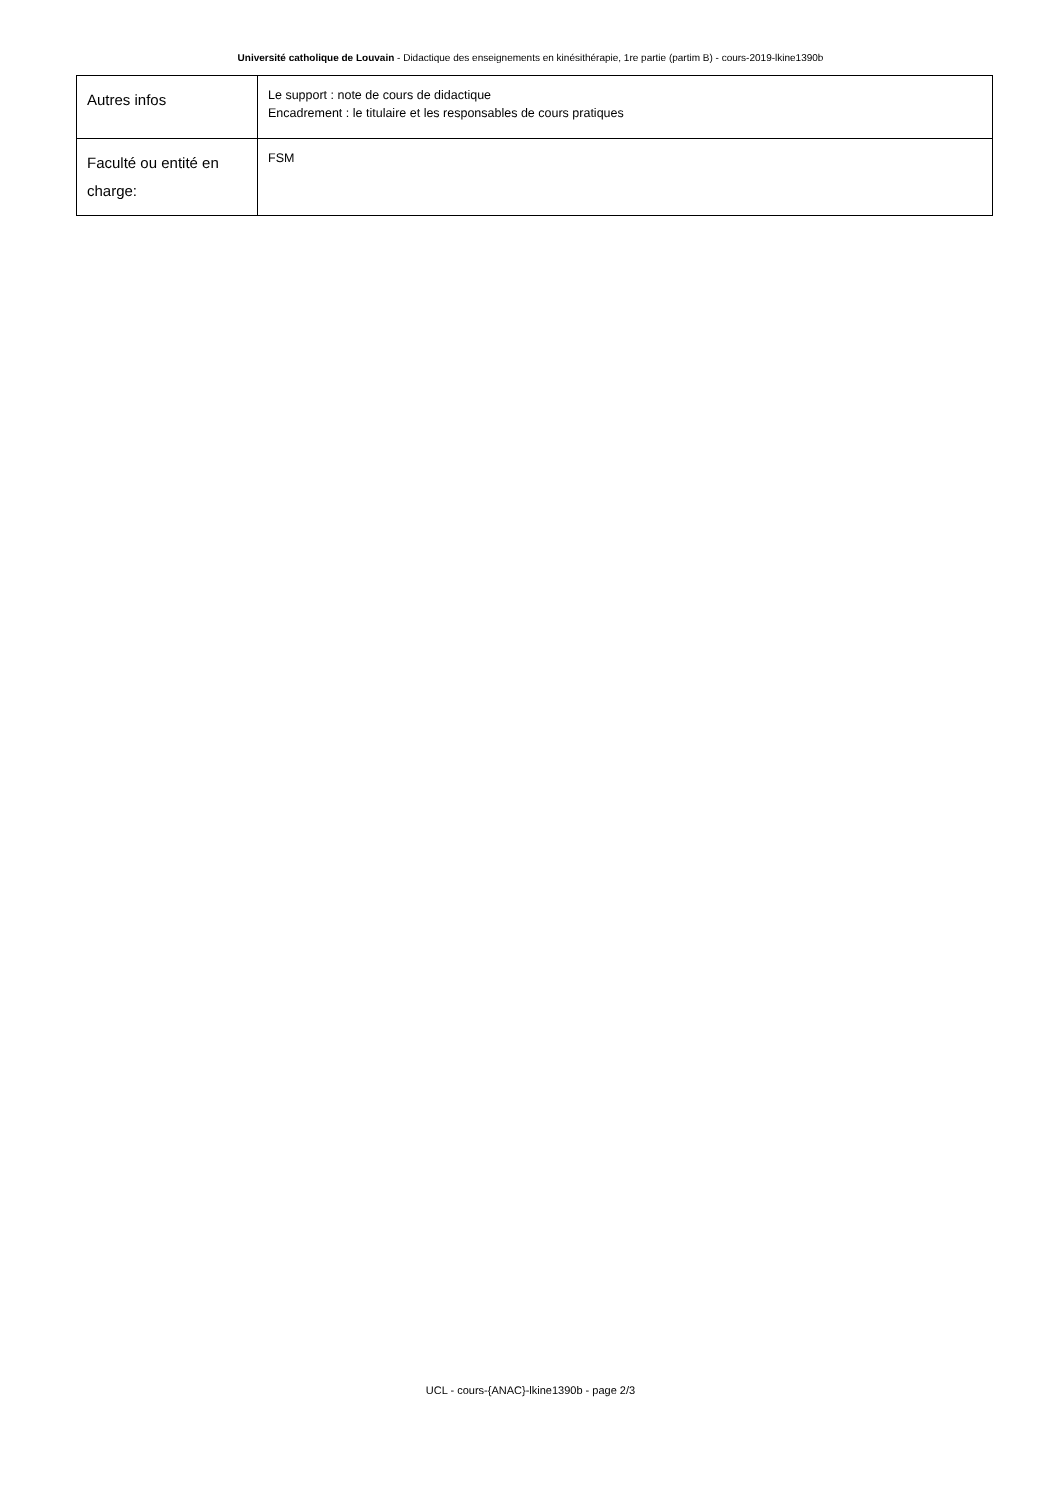Université catholique de Louvain - Didactique des enseignements en kinésithérapie, 1re partie (partim B) - cours-2019-lkine1390b
| Autres infos | Le support : note de cours de didactique Encadrement : le titulaire et les responsables de cours pratiques |
| Faculté ou entité en charge: | FSM |
UCL - cours-{ANAC}-lkine1390b - page 2/3